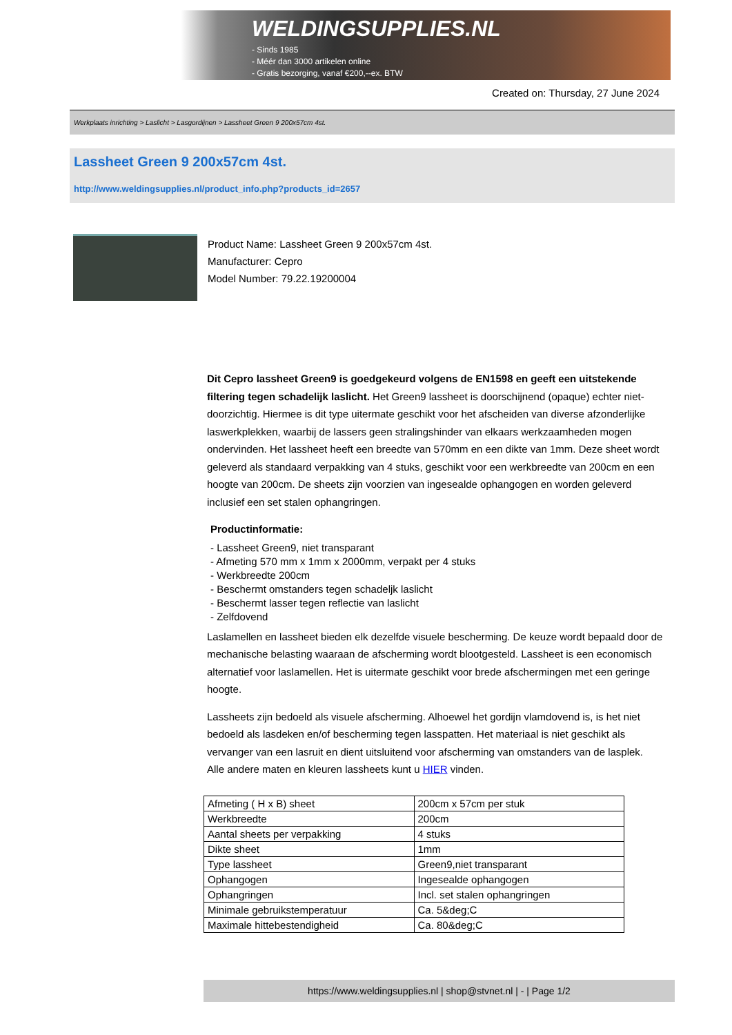WELDINGSUPPLIES.NL
- Sinds 1985
- Méér dan 3000 artikelen online
- Gratis bezorging, vanaf €200,--ex. BTW
Created on: Thursday, 27 June 2024
Werkplaats inrichting > Laslicht > Lasgordijnen > Lassheet Green 9 200x57cm 4st.
Lassheet Green 9 200x57cm 4st.
http://www.weldingsupplies.nl/product_info.php?products_id=2657
Product Name: Lassheet Green 9 200x57cm 4st.
Manufacturer: Cepro
Model Number: 79.22.19200004
Dit Cepro lassheet Green9 is goedgekeurd volgens de EN1598 en geeft een uitstekende filtering tegen schadelijk laslicht. Het Green9 lassheet is doorschijnend (opaque) echter niet- doorzichtig. Hiermee is dit type uitermate geschikt voor het afscheiden van diverse afzonderlijke laswerkplekken, waarbij de lassers geen stralingshinder van elkaars werkzaamheden mogen ondervinden. Het lassheet heeft een breedte van 570mm en een dikte van 1mm. Deze sheet wordt geleverd als standaard verpakking van 4 stuks, geschikt voor een werkbreedte van 200cm en een hoogte van 200cm. De sheets zijn voorzien van ingesealde ophangogen en worden geleverd inclusief een set stalen ophangringen.
Productinformatie:
- Lassheet Green9, niet transparant
- Afmeting 570 mm x 1mm x 2000mm, verpakt per 4 stuks
- Werkbreedte 200cm
- Beschermt omstanders tegen schadeljk laslicht
- Beschermt lasser tegen reflectie van laslicht
- Zelfdovend
Laslamellen en lassheet bieden elk dezelfde visuele bescherming. De keuze wordt bepaald door de mechanische belasting waaraan de afscherming wordt blootgesteld. Lassheet is een economisch alternatief voor laslamellen. Het is uitermate geschikt voor brede afschermingen met een geringe hoogte.
Lassheets zijn bedoeld als visuele afscherming. Alhoewel het gordijn vlamdovend is, is het niet bedoeld als lasdeken en/of bescherming tegen lasspatten. Het materiaal is niet geschikt als vervanger van een lasruit en dient uitsluitend voor afscherming van omstanders van de lasplek.
Alle andere maten en kleuren lassheets kunt u HIER vinden.
| Afmeting ( H x B) sheet | 200cm x 57cm per stuk |
| Werkbreedte | 200cm |
| Aantal sheets per verpakking | 4 stuks |
| Dikte sheet | 1mm |
| Type lassheet | Green9,niet transparant |
| Ophangogen | Ingesealde ophangogen |
| Ophangringen | Incl. set stalen ophangringen |
| Minimale gebruikstemperatuur | Ca. 5&deg;C |
| Maximale hittebestendigheid | Ca. 80&deg;C |
https://www.weldingsupplies.nl | shop@stvnet.nl | - | Page 1/2